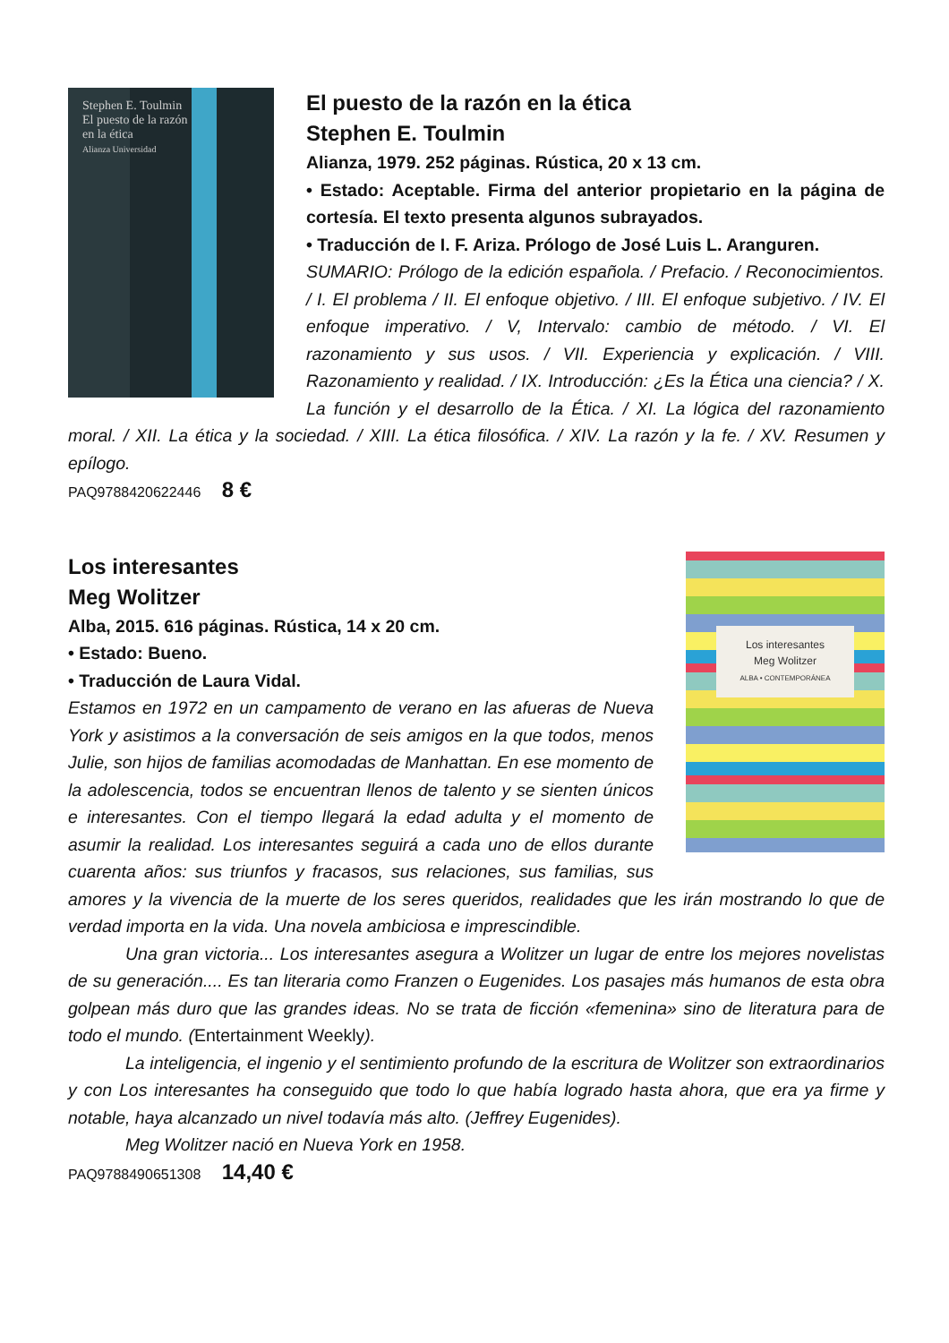Stephen E. Toulmin
El puesto de la razón
en la ética
Alianza Universidad
El puesto de la razón en la ética
Stephen E. Toulmin
Alianza, 1979. 252 páginas. Rústica, 20 x 13 cm.
• Estado: Aceptable. Firma del anterior propietario en la página de cortesía. El texto presenta algunos subrayados.
• Traducción de I. F. Ariza. Prólogo de José Luis L. Aranguren.
SUMARIO: Prólogo de la edición española. / Prefacio. / Reconocimientos. / I. El problema / II. El enfoque objetivo. / III. El enfoque subjetivo. / IV. El enfoque imperativo. / V, Intervalo: cambio de método. / VI. El razonamiento y sus usos. / VII. Experiencia y explicación. / VIII. Razonamiento y realidad. / IX. Introducción: ¿Es la Ética una ciencia? / X. La función y el desarrollo de la Ética. / XI. La lógica del razonamiento moral. / XII. La ética y la sociedad. / XIII. La ética filosófica. / XIV. La razón y la fe. / XV. Resumen y epílogo.
PAQ9788420622446 8 €
Los interesantes
Meg Wolitzer
ALBA • CONTEMPORÁNEA
Los interesantes
Meg Wolitzer
Alba, 2015. 616 páginas. Rústica, 14 x 20 cm.
• Estado: Bueno.
• Traducción de Laura Vidal.
Estamos en 1972 en un campamento de verano en las afueras de Nueva York y asistimos a la conversación de seis amigos en la que todos, menos Julie, son hijos de familias acomodadas de Manhattan. En ese momento de la adolescencia, todos se encuentran llenos de talento y se sienten únicos e interesantes. Con el tiempo llegará la edad adulta y el momento de asumir la realidad. Los interesantes seguirá a cada uno de ellos durante cuarenta años: sus triunfos y fracasos, sus relaciones, sus familias, sus amores y la vivencia de la muerte de los seres queridos, realidades que les irán mostrando lo que de verdad importa en la vida. Una novela ambiciosa e imprescindible.
Una gran victoria... Los interesantes asegura a Wolitzer un lugar de entre los mejores novelistas de su generación.... Es tan literaria como Franzen o Eugenides. Los pasajes más humanos de esta obra golpean más duro que las grandes ideas. No se trata de ficción «femenina» sino de literatura para de todo el mundo. (Entertainment Weekly).
La inteligencia, el ingenio y el sentimiento profundo de la escritura de Wolitzer son extraordinarios y con Los interesantes ha conseguido que todo lo que había logrado hasta ahora, que era ya firme y notable, haya alcanzado un nivel todavía más alto. (Jeffrey Eugenides).
Meg Wolitzer nació en Nueva York en 1958.
PAQ9788490651308 14,40 €